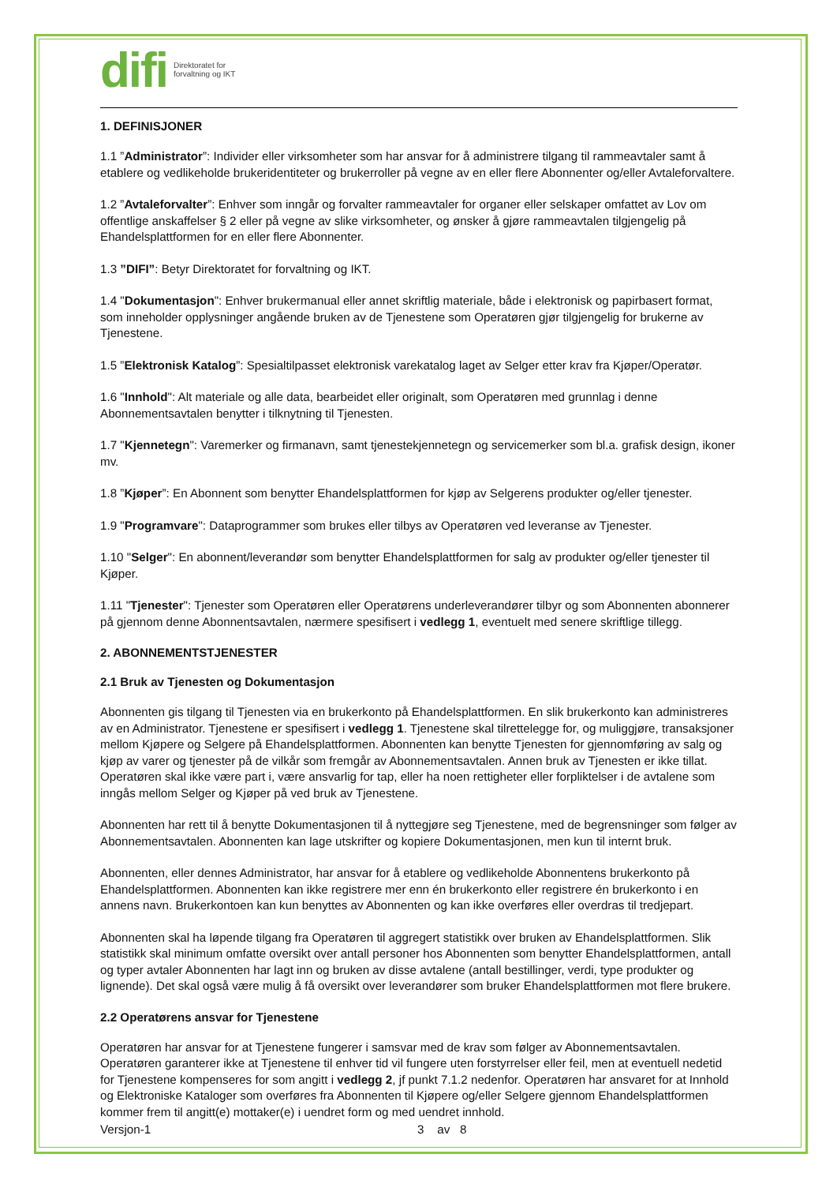difi Direktoratet for
forvaltning og IKT
1. DEFINISJONER
1.1 ”Administrator”: Individer eller virksomheter som har ansvar for å administrere tilgang til rammeavtaler samt å etablere og vedlikeholde brukeridentiteter og brukerroller på vegne av en eller flere Abonnenter og/eller Avtaleforvaltere.
1.2 ”Avtaleforvalter”: Enhver som inngår og forvalter rammeavtaler for organer eller selskaper omfattet av Lov om offentlige anskaffelser § 2 eller på vegne av slike virksomheter, og ønsker å gjøre rammeavtalen tilgjengelig på Ehandelsplattformen for en eller flere Abonnenter.
1.3 ”DIFI”: Betyr Direktoratet for forvaltning og IKT.
1.4 "Dokumentasjon": Enhver brukermanual eller annet skriftlig materiale, både i elektronisk og papirbasert format, som inneholder opplysninger angående bruken av de Tjenestene som Operatøren gjør tilgjengelig for brukerne av Tjenestene.
1.5 ”Elektronisk Katalog”: Spesialtilpasset elektronisk varekatalog laget av Selger etter krav fra Kjøper/Operatør.
1.6 "Innhold": Alt materiale og alle data, bearbeidet eller originalt, som Operatøren med grunnlag i denne Abonnementsavtalen benytter i tilknytning til Tjenesten.
1.7 "Kjennetegn": Varemerker og firmanavn, samt tjenestekjennetegn og servicemerker som bl.a. grafisk design, ikoner mv.
1.8 ”Kjøper”: En Abonnent som benytter Ehandelsplattformen for kjøp av Selgerens produkter og/eller tjenester.
1.9 "Programvare": Dataprogrammer som brukes eller tilbys av Operatøren ved leveranse av Tjenester.
1.10 "Selger": En abonnent/leverandør som benytter Ehandelsplattformen for salg av produkter og/eller tjenester til Kjøper.
1.11 "Tjenester": Tjenester som Operatøren eller Operatørens underleverandører tilbyr og som Abonnenten abonnerer på gjennom denne Abonnentsavtalen, nærmere spesifisert i vedlegg 1, eventuelt med senere skriftlige tillegg.
2. ABONNEMENTSTJENESTER
2.1 Bruk av Tjenesten og Dokumentasjon
Abonnenten gis tilgang til Tjenesten via en brukerkonto på Ehandelsplattformen. En slik brukerkonto kan administreres av en Administrator. Tjenestene er spesifisert i vedlegg 1. Tjenestene skal tilrettelegge for, og muliggjøre, transaksjoner mellom Kjøpere og Selgere på Ehandelsplattformen. Abonnenten kan benytte Tjenesten for gjennomføring av salg og kjøp av varer og tjenester på de vilkår som fremgår av Abonnementsavtalen. Annen bruk av Tjenesten er ikke tillat. Operatøren skal ikke være part i, være ansvarlig for tap, eller ha noen rettigheter eller forpliktelser i de avtalene som inngås mellom Selger og Kjøper på ved bruk av Tjenestene.
Abonnenten har rett til å benytte Dokumentasjonen til å nyttegjøre seg Tjenestene, med de begrensninger som følger av Abonnementsavtalen. Abonnenten kan lage utskrifter og kopiere Dokumentasjonen, men kun til internt bruk.
Abonnenten, eller dennes Administrator, har ansvar for å etablere og vedlikeholde Abonnentens brukerkonto på Ehandelsplattformen. Abonnenten kan ikke registrere mer enn én brukerkonto eller registrere én brukerkonto i en annens navn. Brukerkontoen kan kun benyttes av Abonnenten og kan ikke overføres eller overdras til tredjepart.
Abonnenten skal ha løpende tilgang fra Operatøren til aggregert statistikk over bruken av Ehandelsplattformen. Slik statistikk skal minimum omfatte oversikt over antall personer hos Abonnenten som benytter Ehandelsplattformen, antall og typer avtaler Abonnenten har lagt inn og bruken av disse avtalene (antall bestillinger, verdi, type produkter og lignende). Det skal også være mulig å få oversikt over leverandører som bruker Ehandelsplattformen mot flere brukere.
2.2 Operatørens ansvar for Tjenestene
Operatøren har ansvar for at Tjenestene fungerer i samsvar med de krav som følger av Abonnementsavtalen. Operatøren garanterer ikke at Tjenestene til enhver tid vil fungere uten forstyrrelser eller feil, men at eventuell nedetid for Tjenestene kompenseres for som angitt i vedlegg 2, jf punkt 7.1.2 nedenfor. Operatøren har ansvaret for at Innhold og Elektroniske Kataloger som overføres fra Abonnenten til Kjøpere og/eller Selgere gjennom Ehandelsplattformen kommer frem til angitt(e) mottaker(e) i uendret form og med uendret innhold.
Versjon-1 3 av 8